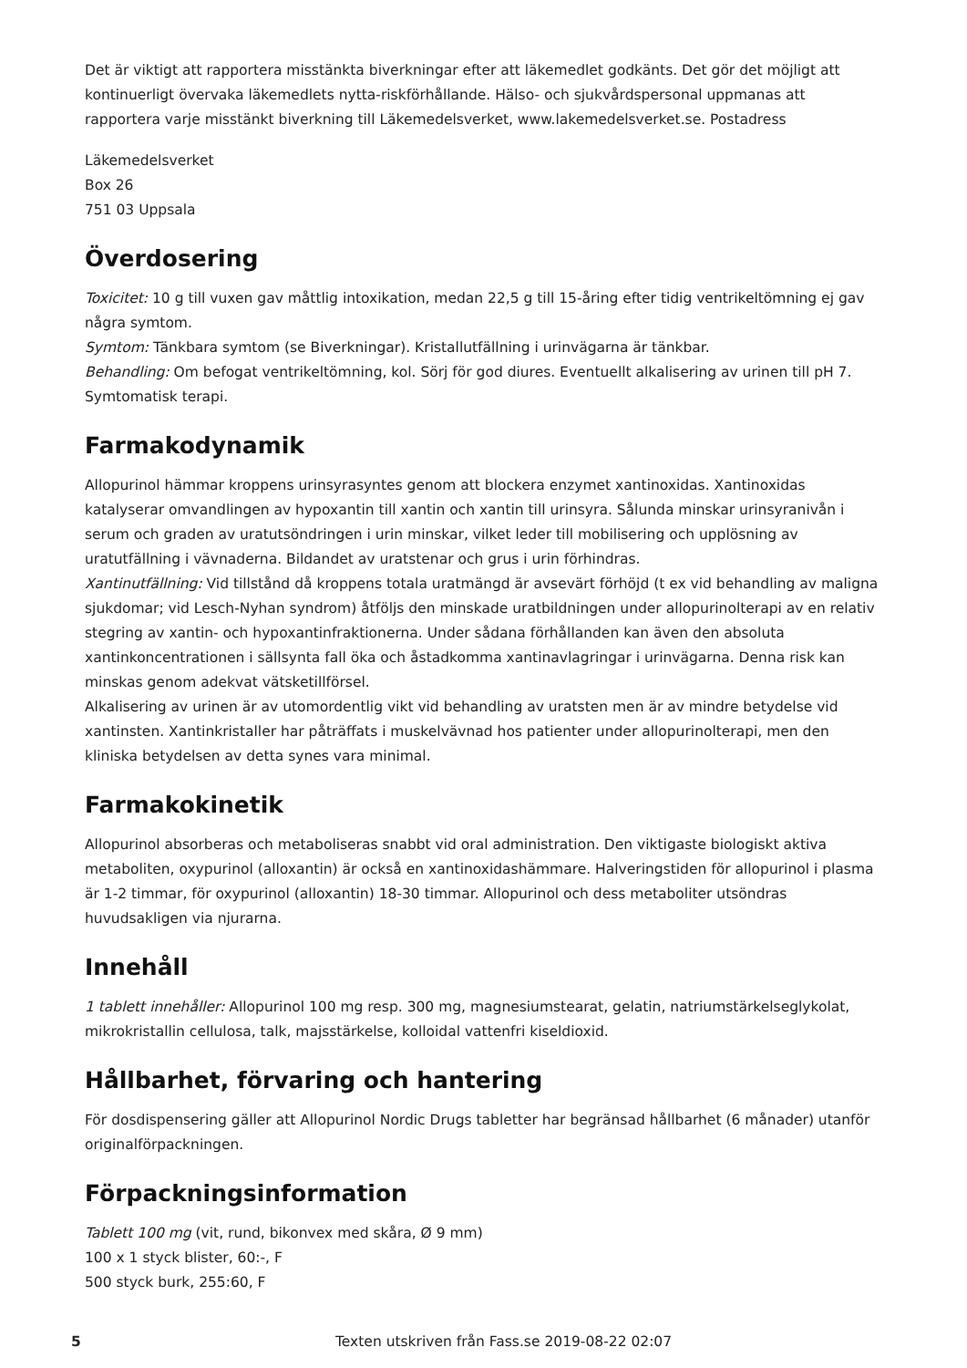Det är viktigt att rapportera misstänkta biverkningar efter att läkemedlet godkänts. Det gör det möjligt att kontinuerligt övervaka läkemedlets nytta-riskförhållande. Hälso- och sjukvårdspersonal uppmanas att rapportera varje misstänkt biverkning till Läkemedelsverket, www.lakemedelsverket.se. Postadress
Läkemedelsverket
Box 26
751 03 Uppsala
Överdosering
Toxicitet: 10 g till vuxen gav måttlig intoxikation, medan 22,5 g till 15-åring efter tidig ventrikeltömning ej gav några symtom.
Symtom: Tänkbara symtom (se Biverkningar). Kristallutfällning i urinvägarna är tänkbar.
Behandling: Om befogat ventrikeltömning, kol. Sörj för god diures. Eventuellt alkalisering av urinen till pH 7. Symtomatisk terapi.
Farmakodynamik
Allopurinol hämmar kroppens urinsyrasyntes genom att blockera enzymet xantinoxidas. Xantinoxidas katalyserar omvandlingen av hypoxantin till xantin och xantin till urinsyra. Sålunda minskar urinsyranivån i serum och graden av uratutsöndringen i urin minskar, vilket leder till mobilisering och upplösning av uratutfällning i vävnaderna. Bildandet av uratstenar och grus i urin förhindras.
Xantinutfällning: Vid tillstånd då kroppens totala uratmängd är avsevärt förhöjd (t ex vid behandling av maligna sjukdomar; vid Lesch-Nyhan syndrom) åtföljs den minskade uratbildningen under allopurinolterapi av en relativ stegring av xantin- och hypoxantinfraktionerna. Under sådana förhållanden kan även den absoluta xantinkoncentrationen i sällsynta fall öka och åstadkomma xantinavlagringar i urinvägarna. Denna risk kan minskas genom adekvat vätsketillförsel.
Alkalisering av urinen är av utomordentlig vikt vid behandling av uratsten men är av mindre betydelse vid xantinsten. Xantinkristaller har påträffats i muskelvävnad hos patienter under allopurinolterapi, men den kliniska betydelsen av detta synes vara minimal.
Farmakokinetik
Allopurinol absorberas och metaboliseras snabbt vid oral administration. Den viktigaste biologiskt aktiva metaboliten, oxypurinol (alloxantin) är också en xantinoxidashämmare. Halveringstiden för allopurinol i plasma är 1-2 timmar, för oxypurinol (alloxantin) 18-30 timmar. Allopurinol och dess metaboliter utsöndras huvudsakligen via njurarna.
Innehåll
1 tablett innehåller: Allopurinol 100 mg resp. 300 mg, magnesiumstearat, gelatin, natriumstärkelseglykolat, mikrokristallin cellulosa, talk, majsstärkelse, kolloidal vattenfri kiseldioxid.
Hållbarhet, förvaring och hantering
För dosdispensering gäller att Allopurinol Nordic Drugs tabletter har begränsad hållbarhet (6 månader) utanför originalförpackningen.
Förpackningsinformation
Tablett 100 mg (vit, rund, bikonvex med skåra, Ø 9 mm)
100 x 1 styck blister, 60:-, F
500 styck burk, 255:60, F
5 Texten utskriven från Fass.se 2019-08-22 02:07